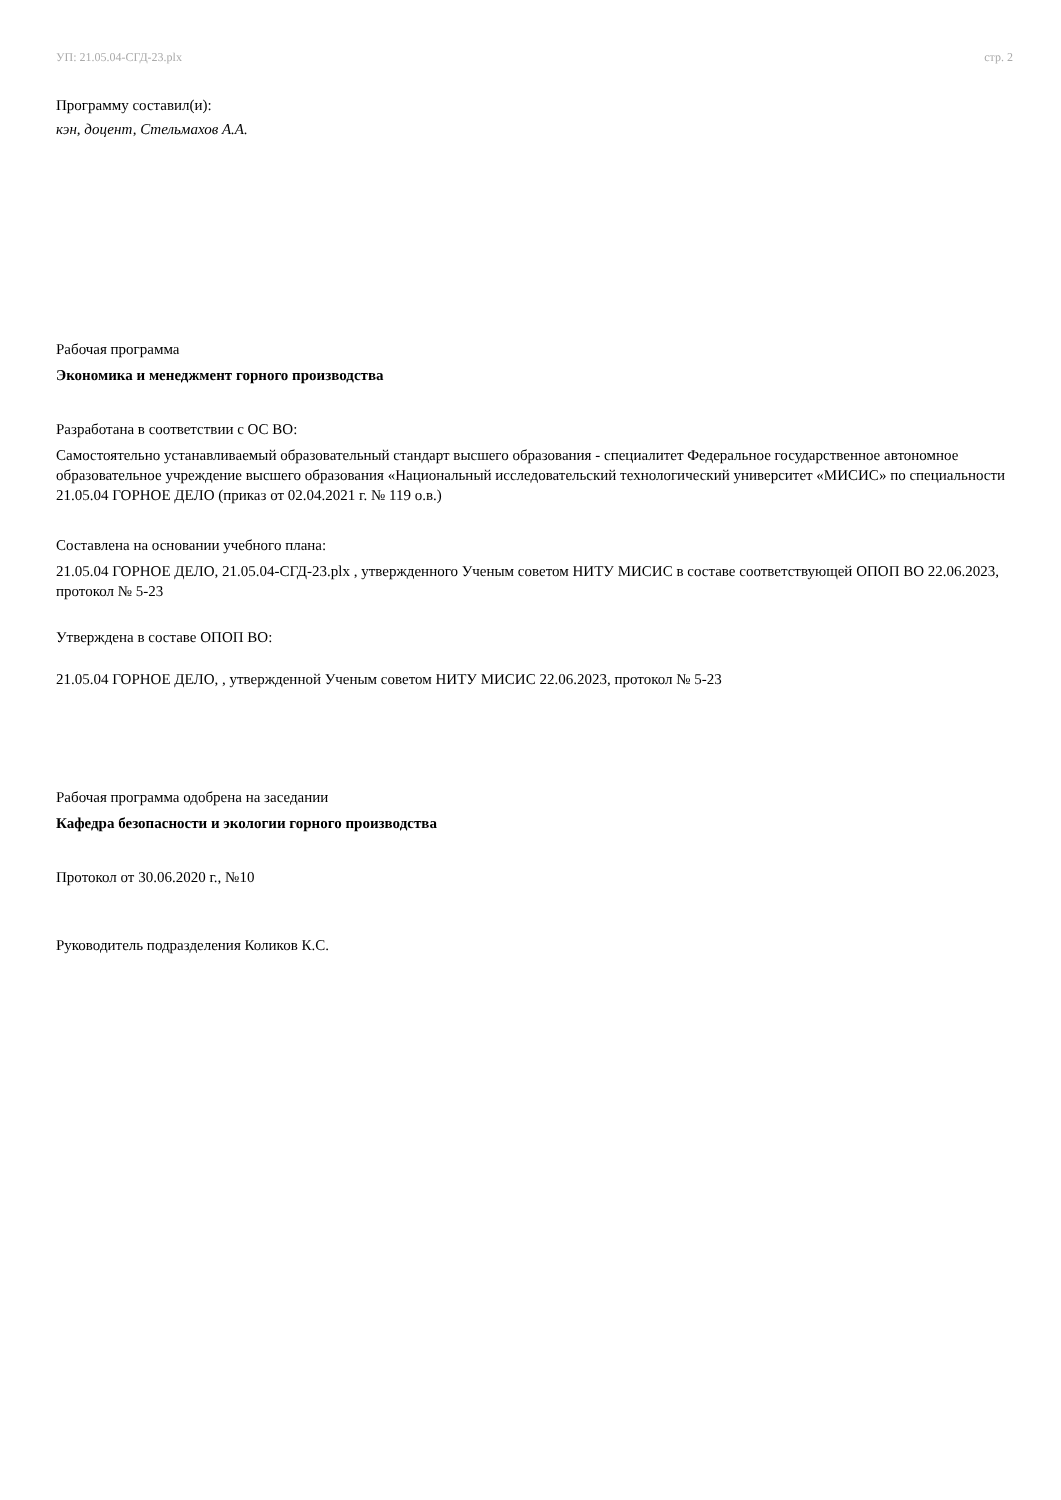УП: 21.05.04-СГД-23.plx стр. 2
Программу составил(и):
кэн, доцент, Стельмахов А.А.
Рабочая программа
Экономика и менеджмент горного производства
Разработана в соответствии с ОС ВО:
Самостоятельно устанавливаемый образовательный стандарт высшего образования - специалитет Федеральное государственное автономное образовательное учреждение высшего образования «Национальный исследовательский технологический университет «МИСИС» по специальности 21.05.04 ГОРНОЕ ДЕЛО (приказ от 02.04.2021 г. № 119 о.в.)
Составлена на основании учебного плана:
21.05.04 ГОРНОЕ ДЕЛО, 21.05.04-СГД-23.plx , утвержденного Ученым советом НИТУ МИСИС в составе соответствующей ОПОП ВО 22.06.2023, протокол № 5-23
Утверждена в составе ОПОП ВО:
21.05.04 ГОРНОЕ ДЕЛО, , утвержденной Ученым советом НИТУ МИСИС 22.06.2023, протокол № 5-23
Рабочая программа одобрена на заседании
Кафедра безопасности и экологии горного производства
Протокол от 30.06.2020 г., №10
Руководитель подразделения Коликов К.С.